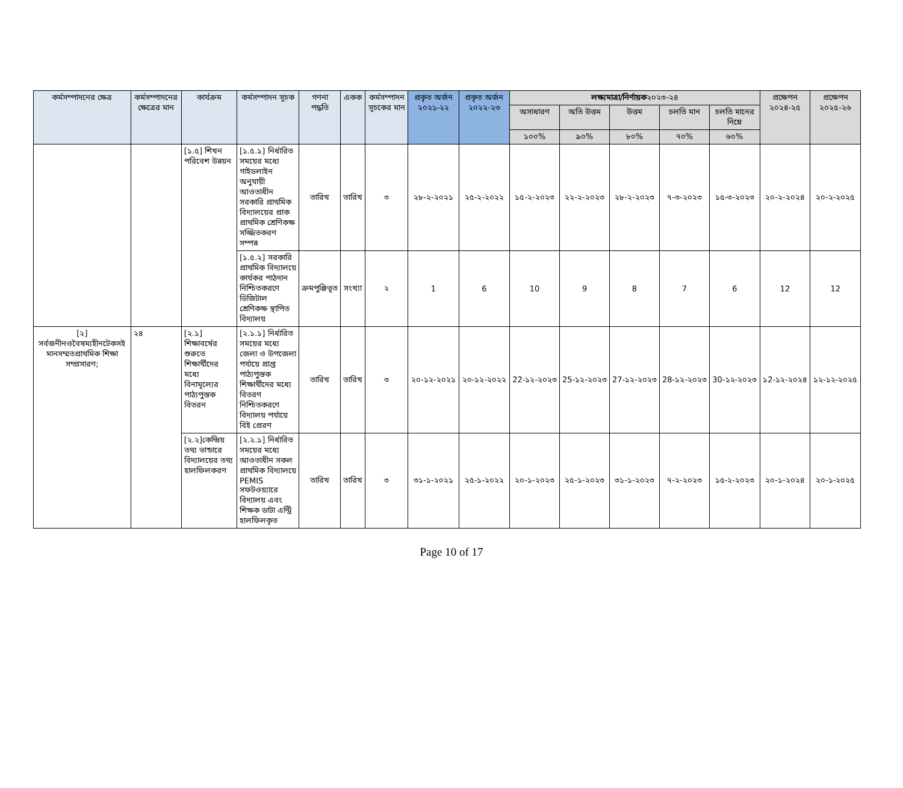| কর্মসম্পাদনের ক্ষেত্র | কর্মসম্পাদনের ক্ষেত্রের মান | কার্যক্রম | কর্মসম্পাদন সূচক | গণনা পদ্ধতি | একক | কর্মসম্পাদন সূচকের মান | প্রকৃত অর্জন ২০২১-২২ | প্রকৃত অর্জন ২০২২-২৩ | লক্ষ্যমাত্রা/নির্ণায়ক ২০২৩-২৪ | | | | | প্রক্ষেপন ২০২৪-২৫ | প্রক্ষেপন ২০২৫-২৬ |
| --- | --- | --- | --- | --- | --- | --- | --- | --- | --- | --- | --- | --- | --- | --- | --- |
| | | | | | | | | | অসাধারণ | অতি উত্তম | উত্তম | চলতি মান | চলতি মানের নিম্নে | | |
| | | | | | | | | | ১০০% | ৯০% | ৮০% | ৭০% | ৬০% | | |
| | | [১.৫] শিখন পরিবেশ উন্নয়ন | [১.৫.১] নির্ধারিত সময়ের মধ্যে গাইডলাইন অনুযায়ী আওতাধীন সরকারি প্রাথমিক বিদ্যালয়ের প্রাক প্রাথমিক শ্রেণিকক্ষ সজ্জিতকরণ সম্পন্ন | তারিখ | তারিখ | ৩ | ২৮-২-২০২১ | ২৫-২-২০২২ | ১৫-২-২০২৩ | ২২-২-২০২৩ | ২৮-২-২০২৩ | ৭-৩-২০২৩ | ১৫-৩-২০২৩ | ২০-২-২০২৪ | ২০-২-২০২৫ |
| | | | [১.৫.২] সরকারি প্রাথমিক বিদ্যালয়ে কার্যকর পাঠদান নিশ্চিতকরণে ডিজিটাল শ্রেণিকক্ষ স্থাপিত বিদ্যালয় | ক্রমপুঞ্জিভূত | সংখ্যা | ২ | 1 | 6 | 10 | 9 | 8 | 7 | 6 | 12 | 12 |
| [২] সর্বজনীনওবৈষম্যহীনটেকসই মানসম্মতপ্রাথমিক শিক্ষা সম্প্রসারণ; | ২৪ | [২.১] শিক্ষাবর্ষের শুরুতে শিক্ষার্থীদের মধ্যে বিনামূল্যের পাঠ্যপুস্তক বিতরন | [২.১.১] নির্ধারিত সময়ের মধ্যে জেলা ও উপজেলা পর্যায়ে প্রাপ্ত পাঠ্যপুস্তক শিক্ষার্থীদের মধ্যে বিতরণ নিশ্চিতকরণে বিদ্যালয় পর্যায়ে বিই প্রেরণ | তারিখ | তারিখ | ৩ | ২০-১২-২০২১ | ২০-১২-২০২২ | 22-১২-২০২৩ | 25-১২-২০২৩ | 27-১২-২০২৩ | 28-১২-২০২৩ | 30-১২-২০২৩ | ১2-১২-২০২৪ | ১২-১২-২০২৫ |
| | | [২.২]কেন্দ্রিয় তথ্য ভান্ডারে বিদ্যালয়ের তথ্য হালফিলকরণ | [২.২.১] নির্ধারিত সময়ের মধ্যে আওতাধীন সকল প্রাথমিক বিদ্যালয়ে PEMIS সফটওয়্যারে বিদ্যালয় এবং শিক্ষক ডাটা এন্ট্রি হালফিলকৃত | তারিখ | তারিখ | ৩ | ৩১-১-২০২১ | ২৫-১-২০২২ | ২০-১-২০২৩ | ২৫-১-২০২৩ | ৩১-১-২০২৩ | ৭-২-২০২৩ | ১৫-২-২০২৩ | ২০-১-২০২৪ | ২০-১-২০২৫ |
Page 10 of 17